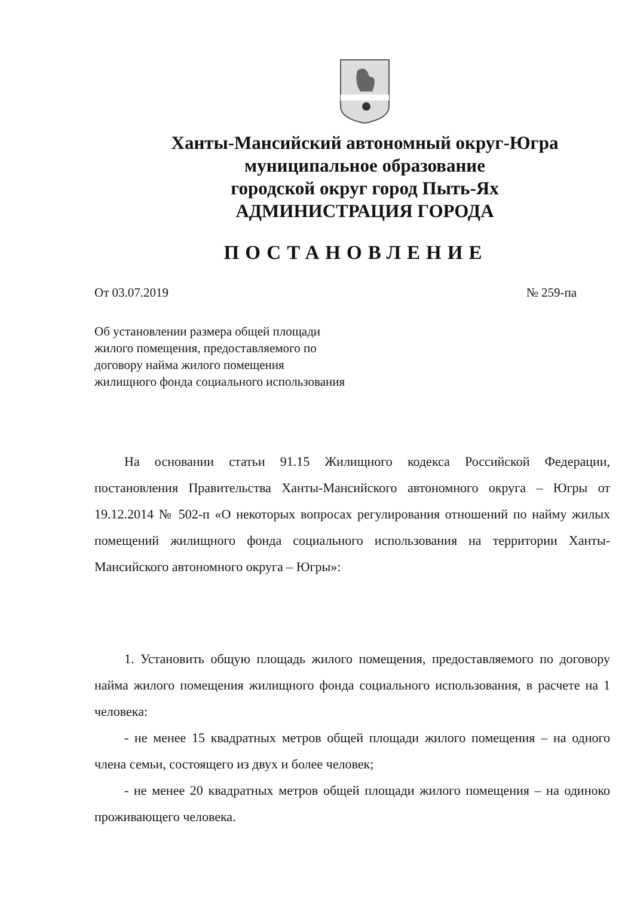Ханты-Мансийский автономный округ-Югра
муниципальное образование
городской округ город Пыть-Ях
АДМИНИСТРАЦИЯ ГОРОДА
ПОСТАНОВЛЕНИЕ
От 03.07.2019 № 259-па
Об установлении размера общей площади
жилого помещения, предоставляемого по
договору найма жилого помещения
жилищного фонда социального использования
На основании статьи 91.15 Жилищного кодекса Российской Федерации, постановления Правительства Ханты-Мансийского автономного округа – Югры от 19.12.2014 № 502-п «О некоторых вопросах регулирования отношений по найму жилых помещений жилищного фонда социального использования на территории Ханты-Мансийского автономного округа – Югры»:
1. Установить общую площадь жилого помещения, предоставляемого по договору найма жилого помещения жилищного фонда социального использования, в расчете на 1 человека:
- не менее 15 квадратных метров общей площади жилого помещения – на одного члена семьи, состоящего из двух и более человек;
- не менее 20 квадратных метров общей площади жилого помещения – на одиноко проживающего человека.